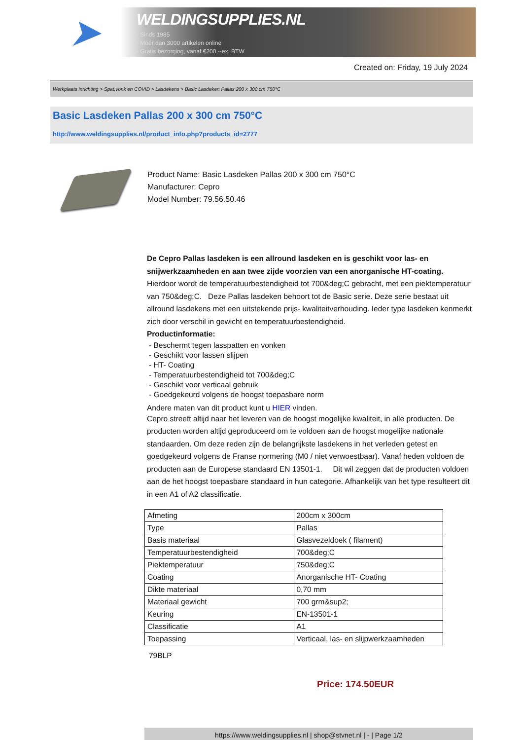➤
WELDINGSUPPLIES.NL
- Sinds 1985
- Méér dan 3000 artikelen online
- Gratis bezorging, vanaf €200,--ex. BTW
Created on: Friday, 19 July 2024
Werkplaats inrichting > Spat,vonk en COVID > Lasdekens > Basic Lasdeken Pallas 200 x 300 cm 750°C
Basic Lasdeken Pallas 200 x 300 cm 750°C
http://www.weldingsupplies.nl/product_info.php?products_id=2777
Product Name: Basic Lasdeken Pallas 200 x 300 cm 750°C
Manufacturer: Cepro
Model Number: 79.56.50.46
De Cepro Pallas lasdeken is een allround lasdeken en is geschikt voor las- en snijwerkzaamheden en aan twee zijde voorzien van een anorganische HT-coating. Hierdoor wordt de temperatuurbestendigheid tot 700&deg;C gebracht, met een piektemperatuur van 750&deg;C. Deze Pallas lasdeken behoort tot de Basic serie. Deze serie bestaat uit allround lasdekens met een uitstekende prijs- kwaliteitverhouding. Ieder type lasdeken kenmerkt zich door verschil in gewicht en temperatuurbestendigheid.
Productinformatie:
- Beschermt tegen lasspatten en vonken
- Geschikt voor lassen slijpen
- HT- Coating
- Temperatuurbestendigheid tot 700&deg;C
- Geschikt voor verticaal gebruik
- Goedgekeurd volgens de hoogst toepasbare norm
Andere maten van dit product kunt u HIER vinden.
Cepro streeft altijd naar het leveren van de hoogst mogelijke kwaliteit, in alle producten. De producten worden altijd geproduceerd om te voldoen aan de hoogst mogelijke nationale standaarden. Om deze reden zijn de belangrijkste lasdekens in het verleden getest en goedgekeurd volgens de Franse normering (M0 / niet verwoestbaar). Vanaf heden voldoen de producten aan de Europese standaard EN 13501-1. Dit wil zeggen dat de producten voldoen aan de het hoogst toepasbare standaard in hun categorie. Afhankelijk van het type resulteert dit in een A1 of A2 classificatie.
| Afmeting | 200cm x 300cm |
| Type | Pallas |
| Basis materiaal | Glasvezeldoek ( filament) |
| Temperatuurbestendigheid | 700&deg;C |
| Piektemperatuur | 750&deg;C |
| Coating | Anorganische HT- Coating |
| Dikte materiaal | 0,70 mm |
| Materiaal gewicht | 700 grm&sup2; |
| Keuring | EN-13501-1 |
| Classificatie | A1 |
| Toepassing | Verticaal, las- en slijpwerkzaamheden |
79BLP
Price: 174.50EUR
https://www.weldingsupplies.nl | shop@stvnet.nl | - | Page 1/2